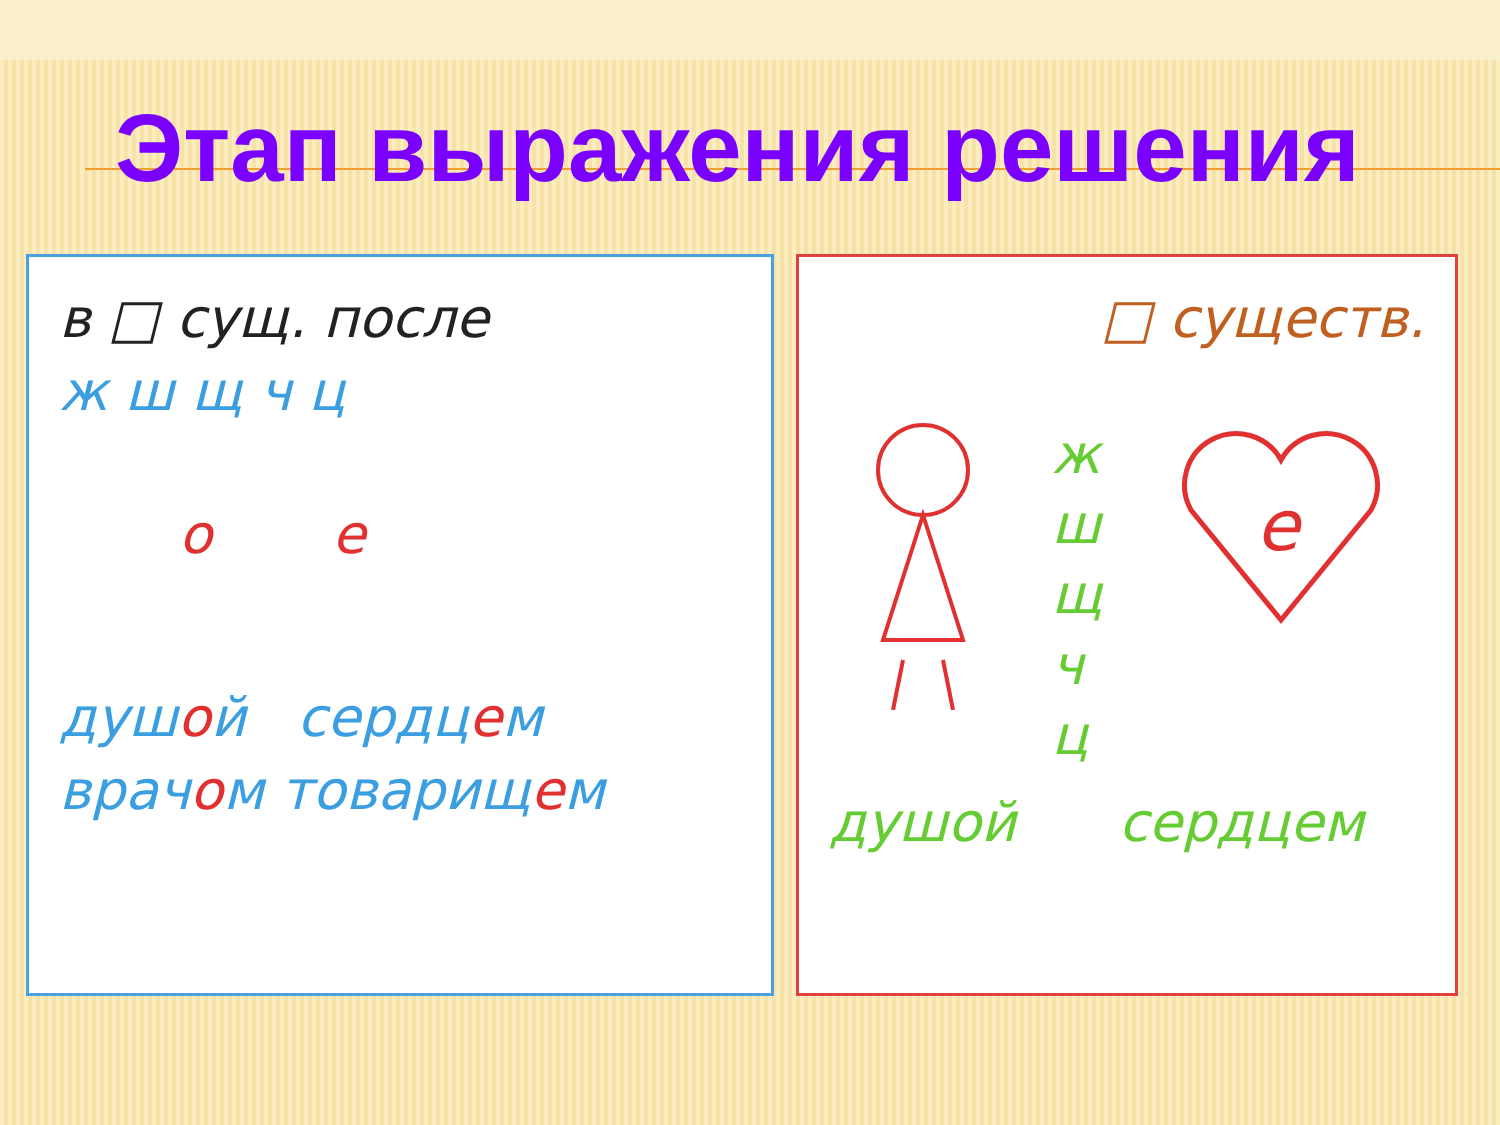Этап выражения решения
в □ сущ. после
ж ш щ ч ц
о е
душой сердцем
врачом товарищем
□ существ.
ж
ш
щ
ч
ц
е
душой сердцем